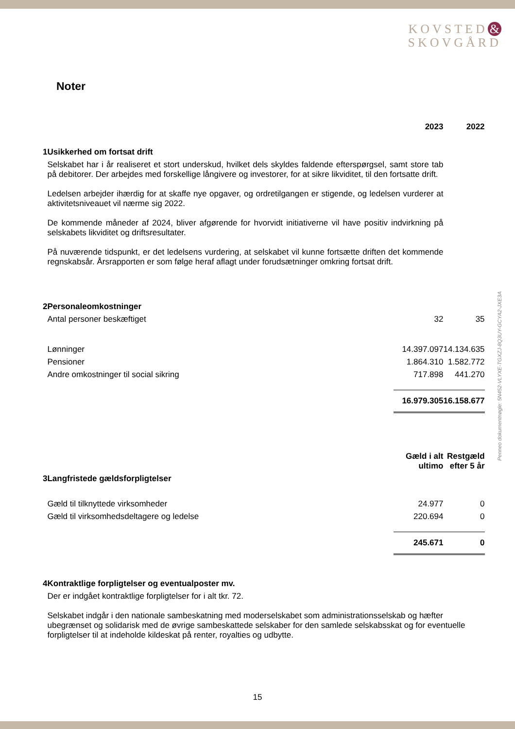KOVSTED &
SKOVGÅRD
Noter
Penneo dokumentnøgle: 5N452-VLYXE-TGXZJ-8Q3UY-GCYA2-JXE3A
| | | 2023 | | 2022 |
| 1 | Usikkerhed om fortsat drift | | | |
| | Selskabet har i år realiseret et stort underskud, hvilket dels skyldes faldende efterspørgsel, samt store tab på debitorer. Der arbejdes med forskellige långivere og investorer, for at sikre likviditet, til den fortsatte drift. Ledelsen arbejder ihærdig for at skaffe nye opgaver, og ordretilgangen er stigende, og ledelsen vurderer at aktivitetsniveauet vil nærme sig 2022. De kommende måneder af 2024, bliver afgørende for hvorvidt initiativerne vil have positiv indvirkning på selskabets likviditet og driftsresultater. På nuværende tidspunkt, er det ledelsens vurdering, at selskabet vil kunne fortsætte driften det kommende regnskabsår. Årsrapporten er som følge heraf aflagt under forudsætninger omkring fortsat drift. | | | |
| 2 | Personaleomkostninger | | | |
| | Antal personer beskæftiget | 32 | | 35 |
| | Lønninger | 14.397.097 | | 14.134.635 |
| | Pensioner | 1.864.310 | | 1.582.772 |
| | Andre omkostninger til social sikring | 717.898 | | 441.270 |
| | | 16.979.305 | | 16.158.677 |
| | | Gæld i alt ultimo | | Restgæld efter 5 år |
| 3 | Langfristede gældsforpligtelser | | | |
| | Gæld til tilknyttede virksomheder | 24.977 | | 0 |
| | Gæld til virksomhedsdeltagere og ledelse | 220.694 | | 0 |
| | | 245.671 | | 0 |
| 4 | Kontraktlige forpligtelser og eventualposter mv. | | | |
| | Der er indgået kontraktlige forpligtelser for i alt tkr. 72. Selskabet indgår i den nationale sambeskatning med moderselskabet som administrationsselskab og hæfter ubegrænset og solidarisk med de øvrige sambeskattede selskaber for den samlede selskabsskat og for eventuelle forpligtelser til at indeholde kildeskat på renter, royalties og udbytte. | | | |
15